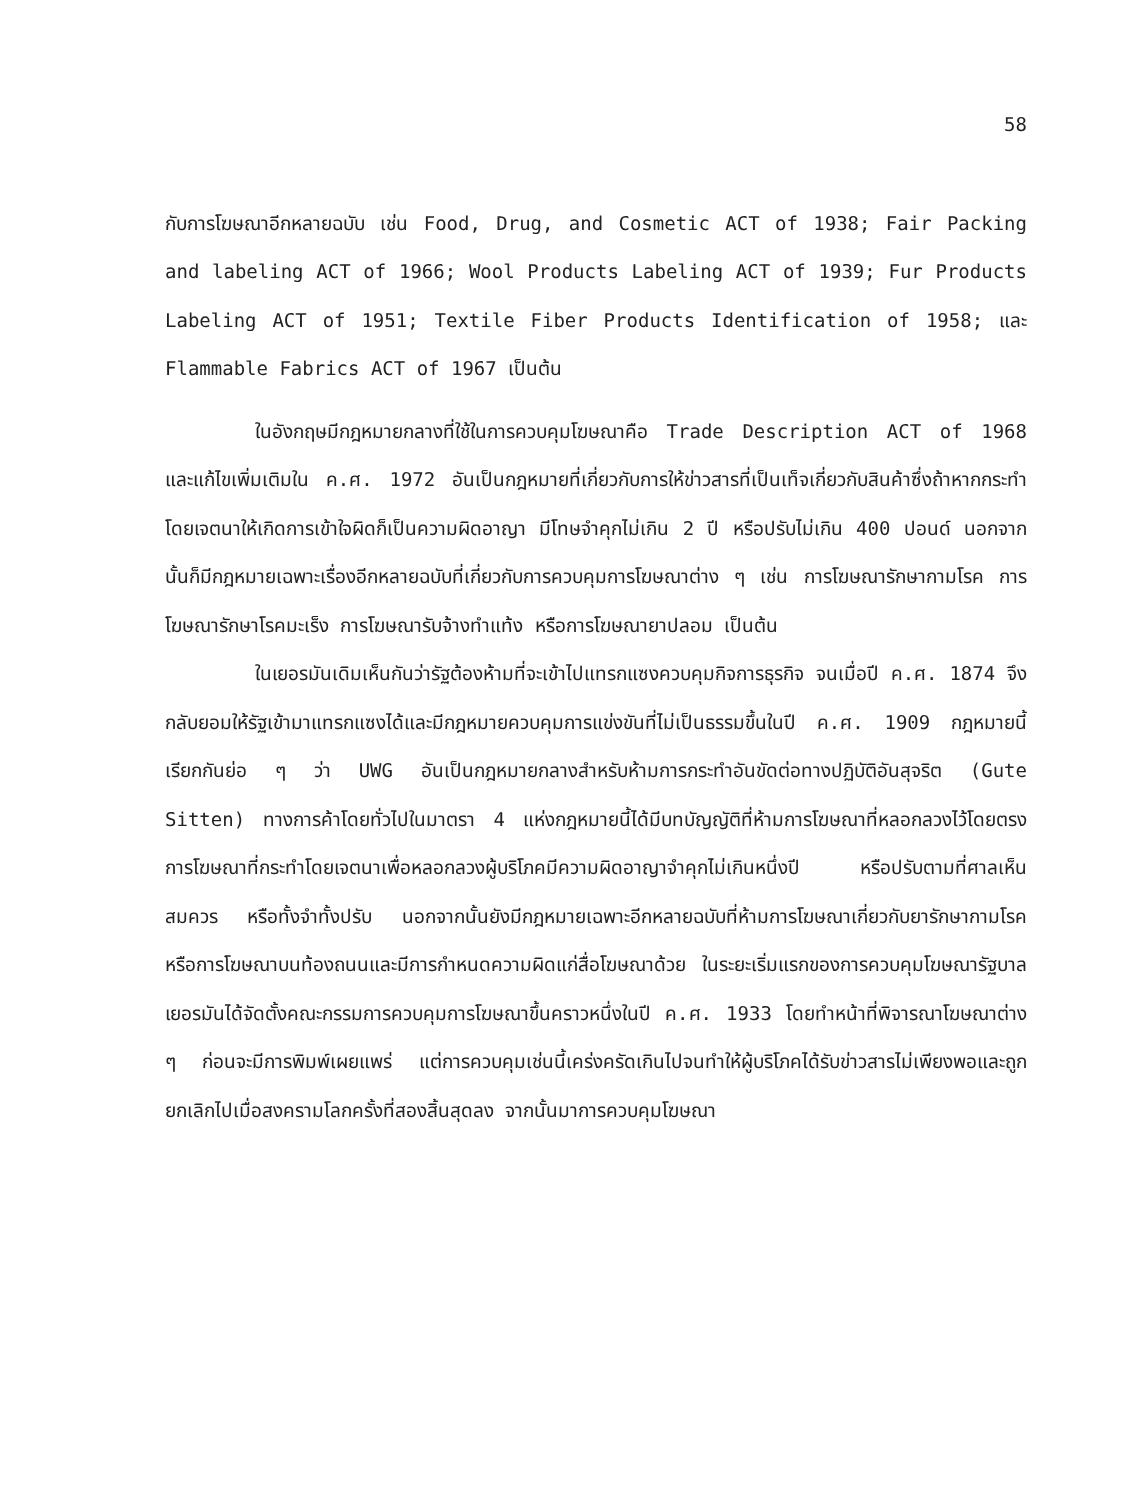58
กับการโฆษณาอีกหลายฉบับ เช่น Food, Drug, and Cosmetic ACT of 1938; Fair Packing and labeling ACT of 1966; Wool Products Labeling ACT of 1939; Fur Products Labeling ACT of 1951; Textile Fiber Products Identification of 1958; และ Flammable Fabrics ACT of 1967 เป็นต้น
ในอังกฤษมีกฎหมายกลางที่ใช้ในการควบคุมโฆษณาคือ Trade Description ACT of 1968 และแก้ไขเพิ่มเติมใน ค.ศ. 1972 อันเป็นกฎหมายที่เกี่ยวกับการให้ข่าวสารที่เป็นเท็จเกี่ยวกับสินค้าซึ่งถ้าหากกระทำโดยเจตนาให้เกิดการเข้าใจผิดก็เป็นความผิดอาญา มีโทษจำคุกไม่เกิน 2 ปี หรือปรับไม่เกิน 400 ปอนด์ นอกจากนั้นก็มีกฎหมายเฉพาะเรื่องอีกหลายฉบับที่เกี่ยวกับการควบคุมการโฆษณาต่าง ๆ เช่น การโฆษณารักษากามโรค การโฆษณารักษาโรคมะเร็ง การโฆษณารับจ้างทำแท้ง หรือการโฆษณายาปลอม เป็นต้น
ในเยอรมันเดิมเห็นกันว่ารัฐต้องห้ามที่จะเข้าไปแทรกแซงควบคุมกิจการธุรกิจ จนเมื่อปี ค.ศ. 1874 จึงกลับยอมให้รัฐเข้ามาแทรกแซงได้และมีกฎหมายควบคุมการแข่งขันที่ไม่เป็นธรรมขึ้นในปี ค.ศ. 1909 กฎหมายนี้เรียกกันย่อ ๆ ว่า UWG อันเป็นกฎหมายกลางสำหรับห้ามการกระทำอันขัดต่อทางปฏิบัติอันสุจริต (Gute Sitten) ทางการค้าโดยทั่วไปในมาตรา 4 แห่งกฎหมายนี้ได้มีบทบัญญัติที่ห้ามการโฆษณาที่หลอกลวงไว้โดยตรง การโฆษณาที่กระทำโดยเจตนาเพื่อหลอกลวงผู้บริโภคมีความผิดอาญาจำคุกไม่เกินหนึ่งปี หรือปรับตามที่ศาลเห็นสมควร หรือทั้งจำทั้งปรับ นอกจากนั้นยังมีกฎหมายเฉพาะอีกหลายฉบับที่ห้ามการโฆษณาเกี่ยวกับยารักษากามโรค หรือการโฆษณาบนท้องถนนและมีการกำหนดความผิดแก่สื่อโฆษณาด้วย ในระยะเริ่มแรกของการควบคุมโฆษณารัฐบาลเยอรมันได้จัดตั้งคณะกรรมการควบคุมการโฆษณาขึ้นคราวหนึ่งในปี ค.ศ. 1933 โดยทำหน้าที่พิจารณาโฆษณาต่าง ๆ ก่อนจะมีการพิมพ์เผยแพร่ แต่การควบคุมเช่นนี้เคร่งครัดเกินไปจนทำให้ผู้บริโภคได้รับข่าวสารไม่เพียงพอและถูกยกเลิกไปเมื่อสงครามโลกครั้งที่สองสิ้นสุดลง จากนั้นมาการควบคุมโฆษณา